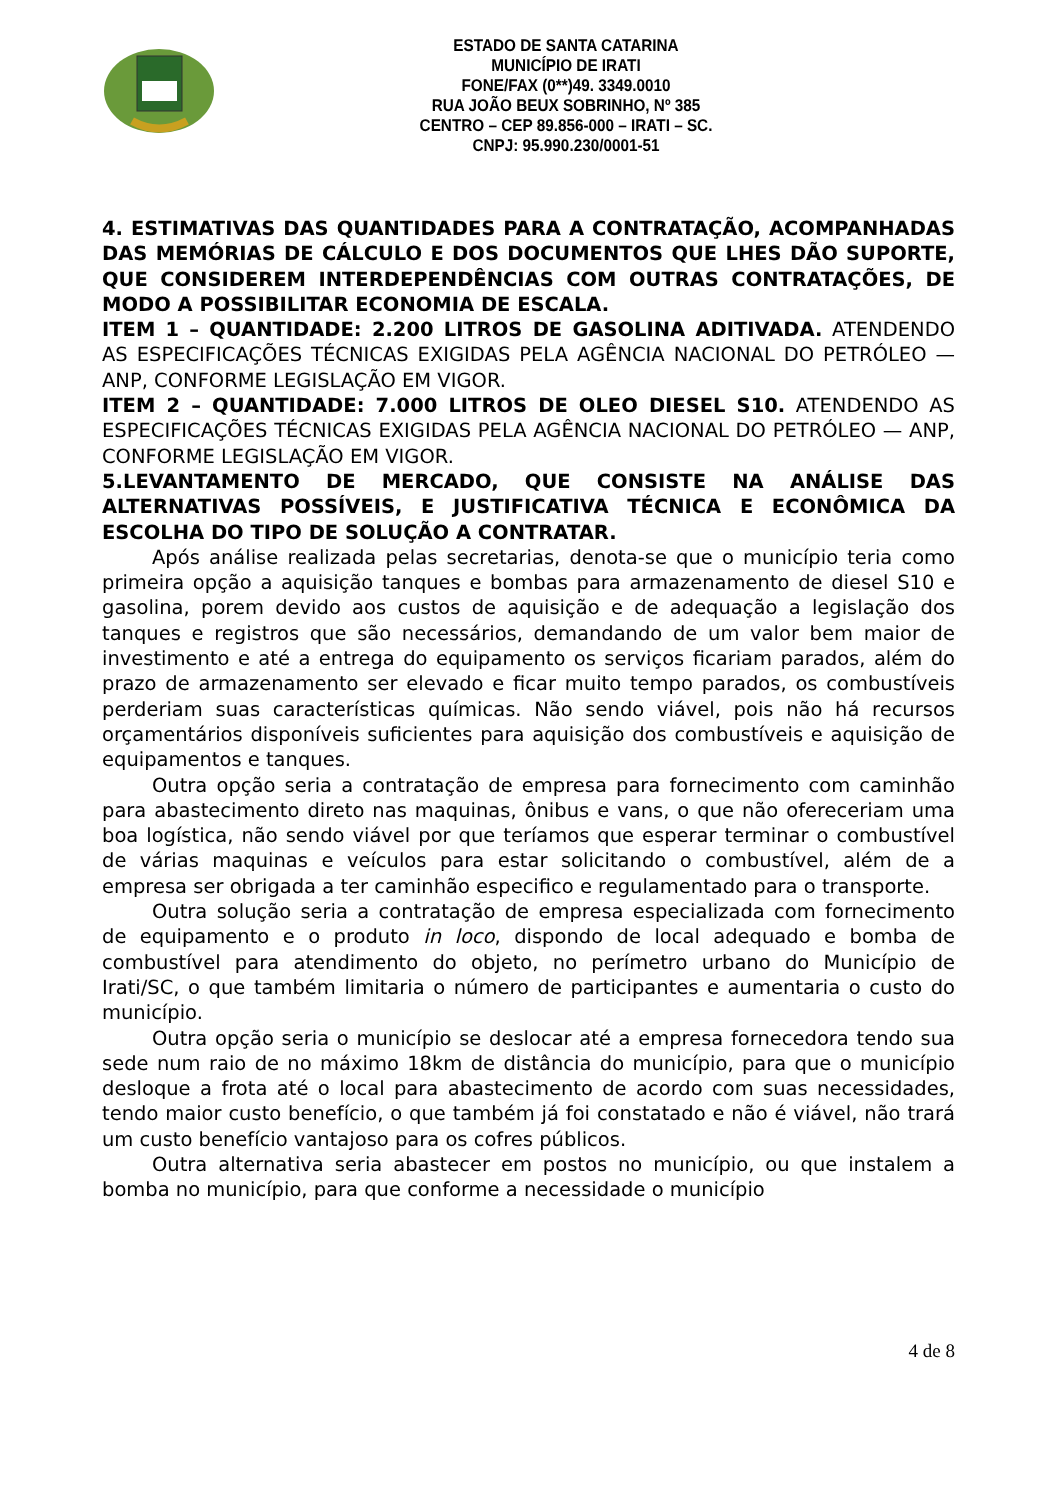ESTADO DE SANTA CATARINA
MUNICÍPIO DE IRATI
FONE/FAX (0**)49. 3349.0010
RUA JOÃO BEUX SOBRINHO, Nº 385
CENTRO – CEP 89.856-000 – IRATI – SC.
CNPJ: 95.990.230/0001-51
4. ESTIMATIVAS DAS QUANTIDADES PARA A CONTRATAÇÃO, ACOMPANHADAS DAS MEMÓRIAS DE CÁLCULO E DOS DOCUMENTOS QUE LHES DÃO SUPORTE, QUE CONSIDEREM INTERDEPENDÊNCIAS COM OUTRAS CONTRATAÇÕES, DE MODO A POSSIBILITAR ECONOMIA DE ESCALA.
ITEM 1 – QUANTIDADE: 2.200 LITROS DE GASOLINA ADITIVADA. ATENDENDO AS ESPECIFICAÇÕES TÉCNICAS EXIGIDAS PELA AGÊNCIA NACIONAL DO PETRÓLEO — ANP, CONFORME LEGISLAÇÃO EM VIGOR.
ITEM 2 – QUANTIDADE: 7.000 LITROS DE OLEO DIESEL S10. ATENDENDO AS ESPECIFICAÇÕES TÉCNICAS EXIGIDAS PELA AGÊNCIA NACIONAL DO PETRÓLEO — ANP, CONFORME LEGISLAÇÃO EM VIGOR.
5.LEVANTAMENTO DE MERCADO, QUE CONSISTE NA ANÁLISE DAS ALTERNATIVAS POSSÍVEIS, E JUSTIFICATIVA TÉCNICA E ECONÔMICA DA ESCOLHA DO TIPO DE SOLUÇÃO A CONTRATAR.
Após análise realizada pelas secretarias, denota-se que o município teria como primeira opção a aquisição tanques e bombas para armazenamento de diesel S10 e gasolina, porem devido aos custos de aquisição e de adequação a legislação dos tanques e registros que são necessários, demandando de um valor bem maior de investimento e até a entrega do equipamento os serviços ficariam parados, além do prazo de armazenamento ser elevado e ficar muito tempo parados, os combustíveis perderiam suas características químicas. Não sendo viável, pois não há recursos orçamentários disponíveis suficientes para aquisição dos combustíveis e aquisição de equipamentos e tanques.
Outra opção seria a contratação de empresa para fornecimento com caminhão para abastecimento direto nas maquinas, ônibus e vans, o que não ofereceriam uma boa logística, não sendo viável por que teríamos que esperar terminar o combustível de várias maquinas e veículos para estar solicitando o combustível, além de a empresa ser obrigada a ter caminhão especifico e regulamentado para o transporte.
Outra solução seria a contratação de empresa especializada com fornecimento de equipamento e o produto in loco, dispondo de local adequado e bomba de combustível para atendimento do objeto, no perímetro urbano do Município de Irati/SC, o que também limitaria o número de participantes e aumentaria o custo do município.
Outra opção seria o município se deslocar até a empresa fornecedora tendo sua sede num raio de no máximo 18km de distância do município, para que o município desloque a frota até o local para abastecimento de acordo com suas necessidades, tendo maior custo benefício, o que também já foi constatado e não é viável, não trará um custo benefício vantajoso para os cofres públicos.
Outra alternativa seria abastecer em postos no município, ou que instalem a bomba no município, para que conforme a necessidade o município
4 de 8